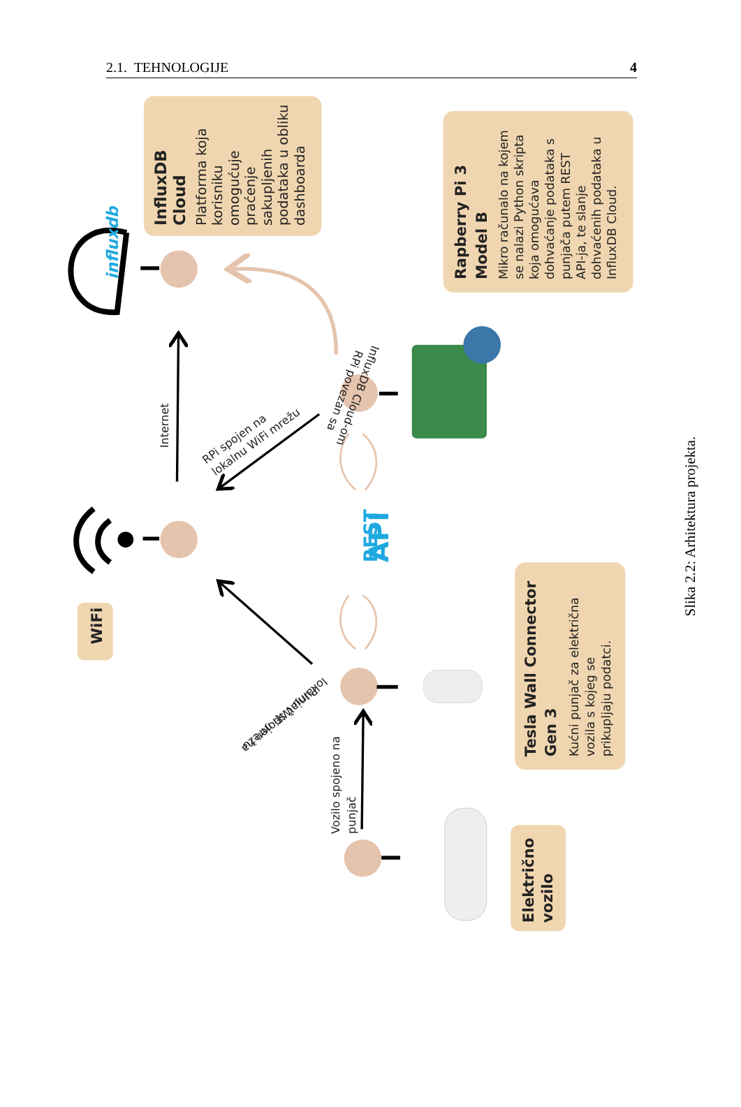2.1. TEHNOLOGIJE 4
influxdb
REST
API
WiFi
InfluxDB
Cloud
Platforma koja
korisniku
omogućuje
praćenje
sakupljenih
podataka u obliku
dashboarda
Rapberry Pi 3
Model B
Mikro računalo na kojem
se nalazi Python skripta
koja omogućava
dohvaćanje podataka s
punjača putem REST
API-ja, te slanje
dohvaćenih podataka u
InfluxDB Cloud.
Tesla Wall Connector
Gen 3
Kućni punjač za električna
vozila s kojeg se
prikupljaju podatci.
Električno
vozilo
Internet
RPi spojen na
lokalnu WiFi mrežu
Punjač spojen na
lokalnu WiFi mrežu
RPi povezan sa
InfluxDB Cloud-om
Vozilo spojeno na
punjač
Slika 2.2: Arhitektura projekta.